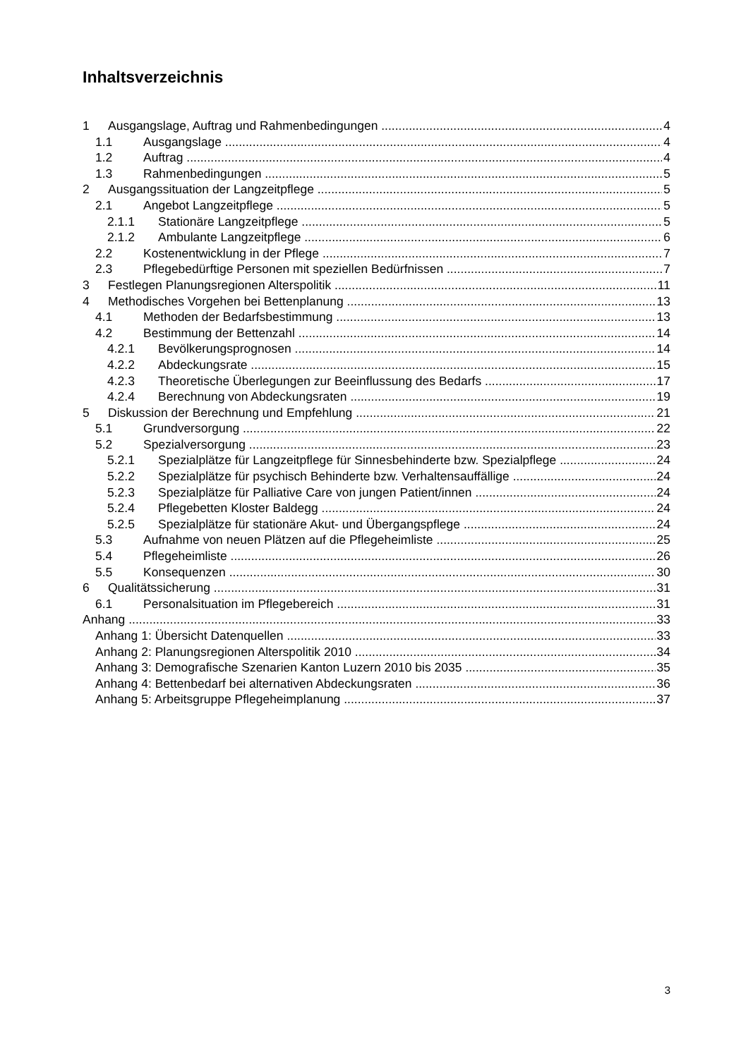Inhaltsverzeichnis
1 Ausgangslage, Auftrag und Rahmenbedingungen 4
1.1 Ausgangslage 4
1.2 Auftrag 4
1.3 Rahmenbedingungen 5
2 Ausgangssituation der Langzeitpflege 5
2.1 Angebot Langzeitpflege 5
2.1.1 Stationäre Langzeitpflege 5
2.1.2 Ambulante Langzeitpflege 6
2.2 Kostenentwicklung in der Pflege 7
2.3 Pflegebedürftige Personen mit speziellen Bedürfnissen 7
3 Festlegen Planungsregionen Alterspolitik 11
4 Methodisches Vorgehen bei Bettenplanung 13
4.1 Methoden der Bedarfsbestimmung 13
4.2 Bestimmung der Bettenzahl 14
4.2.1 Bevölkerungsprognosen 14
4.2.2 Abdeckungsrate 15
4.2.3 Theoretische Überlegungen zur Beeinflussung des Bedarfs 17
4.2.4 Berechnung von Abdeckungsraten 19
5 Diskussion der Berechnung und Empfehlung 21
5.1 Grundversorgung 22
5.2 Spezialversorgung 23
5.2.1 Spezialplätze für Langzeitpflege für Sinnesbehinderte bzw. Spezialpflege 24
5.2.2 Spezialplätze für psychisch Behinderte bzw. Verhaltensauffällige 24
5.2.3 Spezialplätze für Palliative Care von jungen Patient/innen 24
5.2.4 Pflegebetten Kloster Baldegg 24
5.2.5 Spezialplätze für stationäre Akut- und Übergangspflege 24
5.3 Aufnahme von neuen Plätzen auf die Pflegeheimliste 25
5.4 Pflegeheimliste 26
5.5 Konsequenzen 30
6 Qualitätssicherung 31
6.1 Personalsituation im Pflegebereich 31
Anhang 33
Anhang 1: Übersicht Datenquellen 33
Anhang 2: Planungsregionen Alterspolitik 2010 34
Anhang 3: Demografische Szenarien Kanton Luzern 2010 bis 2035 35
Anhang 4: Bettenbedarf bei alternativen Abdeckungsraten 36
Anhang 5: Arbeitsgruppe Pflegeheimplanung 37
3